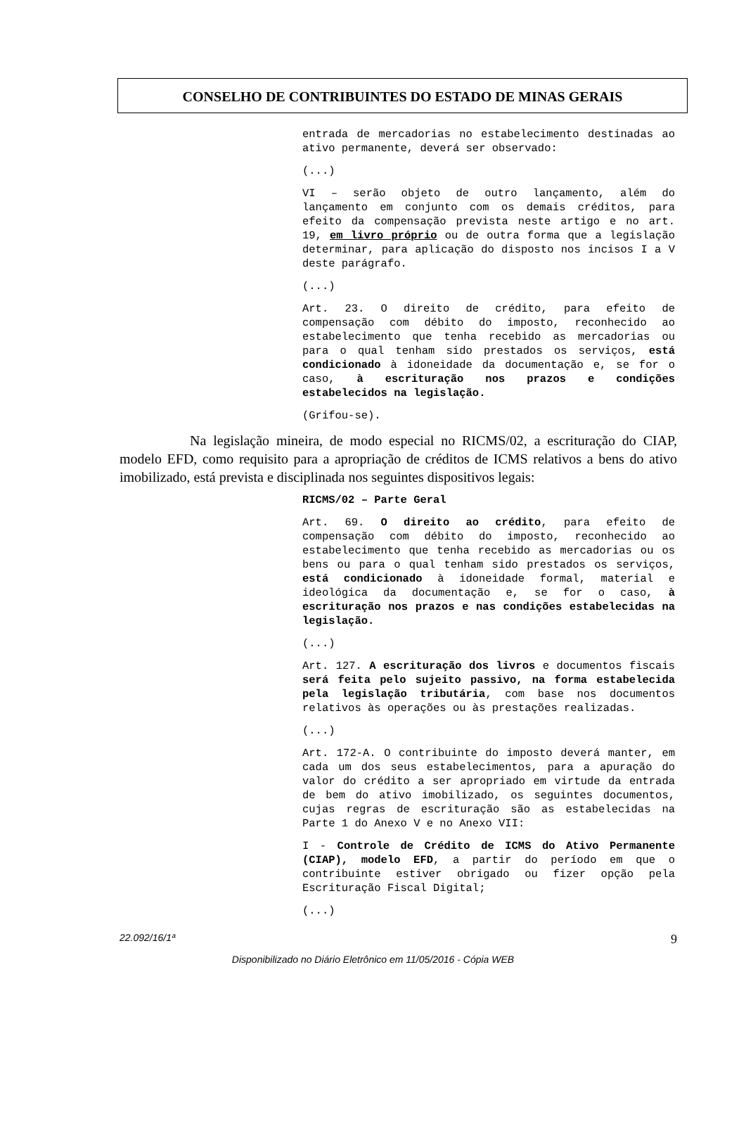CONSELHO DE CONTRIBUINTES DO ESTADO DE MINAS GERAIS
entrada de mercadorias no estabelecimento destinadas ao ativo permanente, deverá ser observado:
(...)
VI – serão objeto de outro lançamento, além do lançamento em conjunto com os demais créditos, para efeito da compensação prevista neste artigo e no art. 19, em livro próprio ou de outra forma que a legislação determinar, para aplicação do disposto nos incisos I a V deste parágrafo.
(...)
Art. 23. O direito de crédito, para efeito de compensação com débito do imposto, reconhecido ao estabelecimento que tenha recebido as mercadorias ou para o qual tenham sido prestados os serviços, está condicionado à idoneidade da documentação e, se for o caso, à escrituração nos prazos e condições estabelecidos na legislação.
(Grifou-se).
Na legislação mineira, de modo especial no RICMS/02, a escrituração do CIAP, modelo EFD, como requisito para a apropriação de créditos de ICMS relativos a bens do ativo imobilizado, está prevista e disciplinada nos seguintes dispositivos legais:
RICMS/02 – Parte Geral
Art. 69. O direito ao crédito, para efeito de compensação com débito do imposto, reconhecido ao estabelecimento que tenha recebido as mercadorias ou os bens ou para o qual tenham sido prestados os serviços, está condicionado à idoneidade formal, material e ideológica da documentação e, se for o caso, à escrituração nos prazos e nas condições estabelecidas na legislação.
(...)
Art. 127. A escrituração dos livros e documentos fiscais será feita pelo sujeito passivo, na forma estabelecida pela legislação tributária, com base nos documentos relativos às operações ou às prestações realizadas.
(...)
Art. 172-A. O contribuinte do imposto deverá manter, em cada um dos seus estabelecimentos, para a apuração do valor do crédito a ser apropriado em virtude da entrada de bem do ativo imobilizado, os seguintes documentos, cujas regras de escrituração são as estabelecidas na Parte 1 do Anexo V e no Anexo VII:
I - Controle de Crédito de ICMS do Ativo Permanente (CIAP), modelo EFD, a partir do período em que o contribuinte estiver obrigado ou fizer opção pela Escrituração Fiscal Digital;
(...)
22.092/16/1ª 9
Disponibilizado no Diário Eletrônico em 11/05/2016 - Cópia WEB